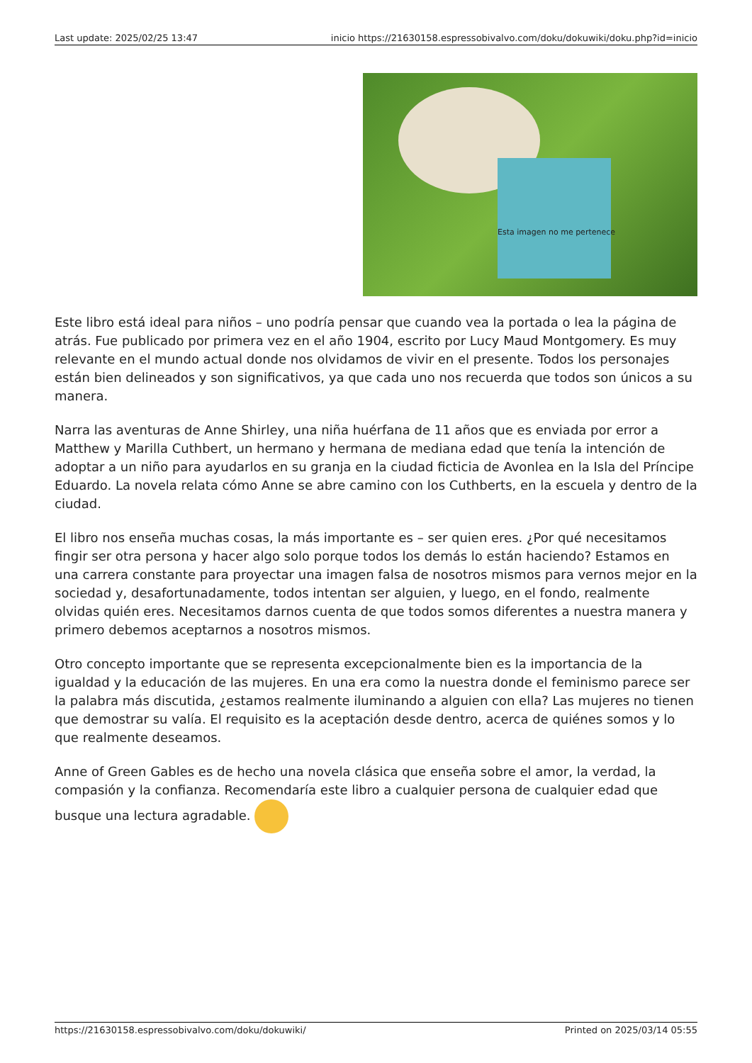Last update: 2025/02/25 13:47 inicio https://21630158.espressobivalvo.com/doku/dokuwiki/doku.php?id=inicio
Esta imagen no me pertenece
Este libro está ideal para niños – uno podría pensar que cuando vea la portada o lea la página de atrás. Fue publicado por primera vez en el año 1904, escrito por Lucy Maud Montgomery. Es muy relevante en el mundo actual donde nos olvidamos de vivir en el presente. Todos los personajes están bien delineados y son significativos, ya que cada uno nos recuerda que todos son únicos a su manera.
Narra las aventuras de Anne Shirley, una niña huérfana de 11 años que es enviada por error a Matthew y Marilla Cuthbert, un hermano y hermana de mediana edad que tenía la intención de adoptar a un niño para ayudarlos en su granja en la ciudad ficticia de Avonlea en la Isla del Príncipe Eduardo. La novela relata cómo Anne se abre camino con los Cuthberts, en la escuela y dentro de la ciudad.
El libro nos enseña muchas cosas, la más importante es – ser quien eres. ¿Por qué necesitamos fingir ser otra persona y hacer algo solo porque todos los demás lo están haciendo? Estamos en una carrera constante para proyectar una imagen falsa de nosotros mismos para vernos mejor en la sociedad y, desafortunadamente, todos intentan ser alguien, y luego, en el fondo, realmente olvidas quién eres. Necesitamos darnos cuenta de que todos somos diferentes a nuestra manera y primero debemos aceptarnos a nosotros mismos.
Otro concepto importante que se representa excepcionalmente bien es la importancia de la igualdad y la educación de las mujeres. En una era como la nuestra donde el feminismo parece ser la palabra más discutida, ¿estamos realmente iluminando a alguien con ella? Las mujeres no tienen que demostrar su valía. El requisito es la aceptación desde dentro, acerca de quiénes somos y lo que realmente deseamos.
Anne of Green Gables es de hecho una novela clásica que enseña sobre el amor, la verdad, la compasión y la confianza. Recomendaría este libro a cualquier persona de cualquier edad que busque una lectura agradable.
https://21630158.espressobivalvo.com/doku/dokuwiki/ Printed on 2025/03/14 05:55